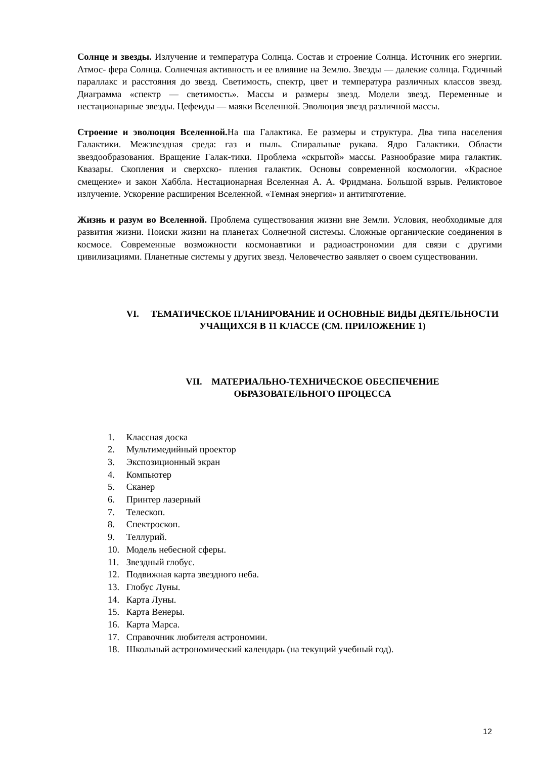Солнце и звезды. Излучение и температура Солнца. Состав и строение Солнца. Источник его энергии. Атмос- фера Солнца. Солнечная активность и ее влияние на Землю. Звезды — далекие солнца. Годичный параллакс и расстояния до звезд. Светимость, спектр, цвет и температура различных классов звезд. Диаграмма «спектр — светимость». Массы и размеры звезд. Модели звезд. Переменные и нестационарные звезды. Цефеиды — маяки Вселенной. Эволюция звезд различной массы.
Строение и эволюция Вселенной. На ша Галактика. Ее размеры и структура. Два типа населения Галактики. Межзвездная среда: газ и пыль. Спиральные рукава. Ядро Галактики. Области звездообразования. Вращение Галак-тики. Проблема «скрытой» массы. Разнообразие мира галактик. Квазары. Скопления и сверхско- пления галактик. Основы современной космологии. «Красное смещение» и закон Хаббла. Нестационарная Вселенная А. А. Фридмана. Большой взрыв. Реликтовое излучение. Ускорение расширения Вселенной. «Темная энергия» и антитяготение.
Жизнь и разум во Вселенной. Проблема существования жизни вне Земли. Условия, необходимые для развития жизни. Поиски жизни на планетах Солнечной системы. Сложные органические соединения в космосе. Современные возможности космонавтики и радиоастрономии для связи с другими цивилизациями. Планетные системы у других звезд. Человечество заявляет о своем существовании.
VI. ТЕМАТИЧЕСКОЕ ПЛАНИРОВАНИЕ И ОСНОВНЫЕ ВИДЫ ДЕЯТЕЛЬНОСТИ УЧАЩИХСЯ В 11 КЛАССЕ (СМ. ПРИЛОЖЕНИЕ 1)
VII. МАТЕРИАЛЬНО-ТЕХНИЧЕСКОЕ ОБЕСПЕЧЕНИЕ
ОБРАЗОВАТЕЛЬНОГО ПРОЦЕССА
1. Классная доска
2. Мультимедийный проектор
3. Экспозиционный экран
4. Компьютер
5. Сканер
6. Принтер лазерный
7. Телескоп.
8. Спектроскоп.
9. Теллурий.
10. Модель небесной сферы.
11. Звездный глобус.
12. Подвижная карта звездного неба.
13. Глобус Луны.
14. Карта Луны.
15. Карта Венеры.
16. Карта Марса.
17. Справочник любителя астрономии.
18. Школьный астрономический календарь (на текущий учебный год).
12